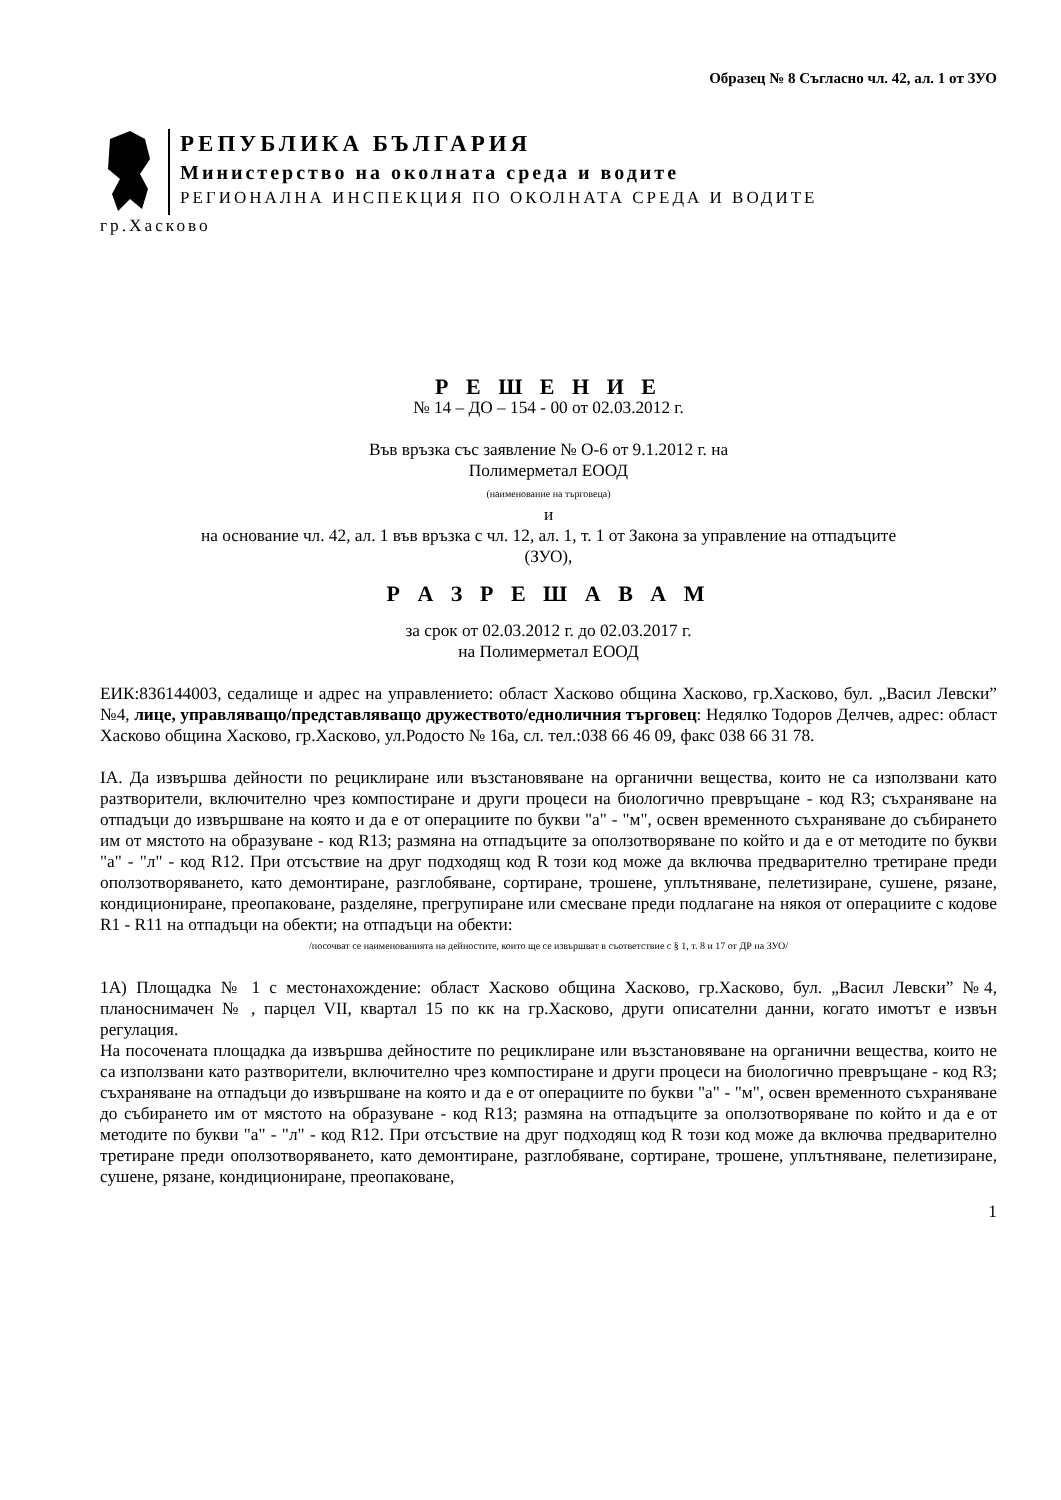Образец № 8 Съгласно чл. 42, ал. 1 от ЗУО
РЕПУБЛИКА БЪЛГАРИЯ
Министерство на околната среда и водите
РЕГИОНАЛНА ИНСПЕКЦИЯ ПО ОКОЛНАТА СРЕДА И ВОДИТЕ
гр.Хасково
Р Е Ш Е Н И Е
№ 14 – ДО – 154 - 00 от 02.03.2012 г.
Във връзка със заявление № О-6 от 9.1.2012 г. на
Полимерметал ЕООД
(наименование на търговеца)
и
на основание чл. 42, ал. 1 във връзка с чл. 12, ал. 1, т. 1 от Закона за управление на отпадъците
(ЗУО),
Р А З Р Е Ш А В А М
за срок от 02.03.2012 г. до 02.03.2017 г.
на Полимерметал ЕООД
ЕИК:836144003, седалище и адрес на управлението: област Хасково община Хасково, гр.Хасково, бул. „Васил Левски” №4, лице, управляващо/представляващо дружеството/едноличния търговец: Недялко Тодоров Делчев, адрес: област Хасково община Хасково, гр.Хасково, ул.Родосто № 16а, сл. тел.:038 66 46 09, факс 038 66 31 78.
IA. Да извършва дейности по рециклиране или възстановяване на органични вещества, които не са използвани като разтворители, включително чрез компостиране и други процеси на биологично превръщане - код R3; съхраняване на отпадъци до извършване на която и да е от операциите по букви "а" - "м", освен временното съхраняване до събирането им от мястото на образуване - код R13; размяна на отпадъците за оползотворяване по който и да е от методите по букви "а" - "л" - код R12. При отсъствие на друг подходящ код R този код може да включва предварително третиране преди оползотворяването, като демонтиране, разглобяване, сортиране, трошене, уплътняване, пелетизиране, сушене, рязане, кондициониране, преопаковане, разделяне, прегрупиране или смесване преди подлагане на някоя от операциите с кодове R1 - R11 на отпадъци на обекти; на отпадъци на обекти:
/посочват се наименованията на дейностите, които ще се извършват в съответствие с § 1, т. 8 и 17 от ДР на ЗУО/
1А) Площадка № 1 с местонахождение: област Хасково община Хасково, гр.Хасково, бул. „Васил Левски” №4, планоснимачен № , парцел VII, квартал 15 по кк на гр.Хасково, други описателни данни, когато имотът е извън регулация.
На посочената площадка да извършва дейностите по рециклиране или възстановяване на органични вещества, които не са използвани като разтворители, включително чрез компостиране и други процеси на биологично превръщане - код R3; съхраняване на отпадъци до извършване на която и да е от операциите по букви "а" - "м", освен временното съхраняване до събирането им от мястото на образуване - код R13; размяна на отпадъците за оползотворяване по който и да е от методите по букви "а" - "л" - код R12. При отсъствие на друг подходящ код R този код може да включва предварително третиране преди оползотворяването, като демонтиране, разглобяване, сортиране, трошене, уплътняване, пелетизиране, сушене, рязане, кондициониране, преопаковане,
1